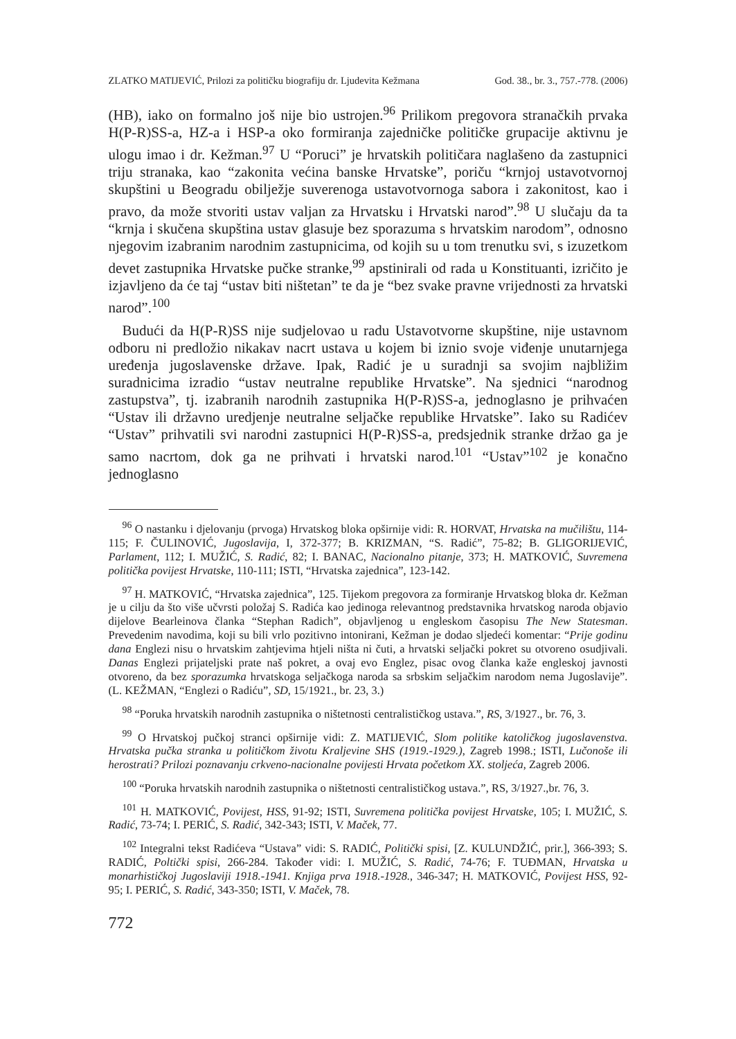ZLATKO MATIJEVIĆ, Prilozi za političku biografiju dr. Ljudevita Kežmana God. 38., br. 3., 757.-778. (2006)
(HB), iako on formalno još nije bio ustrojen.<sup>96</sup> Prilikom pregovora stranačkih prvaka H(P-R)SS-a, HZ-a i HSP-a oko formiranja zajedničke političke grupacije aktivnu je ulogu imao i dr. Kežman.<sup>97</sup> U “Poruci” je hrvatskih političara naglašeno da zastupnici triju stranaka, kao “zakonita većina banske Hrvatske”, poriču “krnjoj ustavotvornoj skupštini u Beogradu obilježje suverenoga ustavotvornoga sabora i zakonitost, kao i pravo, da može stvoriti ustav valjan za Hrvatsku i Hrvatski narod”.<sup>98</sup> U slučaju da ta “krnja i skučena skupština ustav glasuje bez sporazuma s hrvatskim narodom”, odnosno njegovim izabranim narodnim zastupnicima, od kojih su u tom trenutku svi, s izuzetkom devet zastupnika Hrvatske pučke stranke,<sup>99</sup> apstinirali od rada u Konstituanti, izričito je izjavljeno da će taj “ustav biti ništetan” te da je “bez svake pravne vrijednosti za hrvatski narod”.<sup>100</sup>
Budući da H(P-R)SS nije sudjelovao u radu Ustavotvorne skupštine, nije ustavnom odboru ni predložio nikakav nacrt ustava u kojem bi iznio svoje viđenje unutarnjega uređenja jugoslavenske države. Ipak, Radić je u suradnji sa svojim najbližim suradnicima izradio “ustav neutralne republike Hrvatske”. Na sjednici “narodnog zastupstva”, tj. izabranih narodnih zastupnika H(P-R)SS-a, jednoglasno je prihvaćen “Ustav ili državno uredjenje neutralne seljačke republike Hrvatske”. Iako su Radićev “Ustav” prihvatili svi narodni zastupnici H(P-R)SS-a, predsjednik stranke držao ga je samo nacrtom, dok ga ne prihvati i hrvatski narod.<sup>101</sup> “Ustav”<sup>102</sup> je konačno jednoglasno
<sup>96</sup> O nastanku i djelovanju (prvoga) Hrvatskog bloka opširnije vidi: R. HORVAT, Hrvatska na mučilištu, 114-115; F. ČULINOVIĆ, Jugoslavija, I, 372-377; B. KRIZMAN, “S. Radić”, 75-82; B. GLIGORIJEVIĆ, Parlament, 112; I. MUŽIĆ, S. Radić, 82; I. BANAC, Nacionalno pitanje, 373; H. MATKOVIĆ, Suvremena politička povijest Hrvatske, 110-111; ISTI, “Hrvatska zajednica”, 123-142.
<sup>97</sup> H. MATKOVIĆ, “Hrvatska zajednica”, 125. Tijekom pregovora za formiranje Hrvatskog bloka dr. Kežman je u cilju da što više učvrsti položaj S. Radića kao jedinoga relevantnog predstavnika hrvatskog naroda objavio dijelove Bearleinova članka “Stephan Radich”, objavljenog u engleskom časopisu The New Statesman. Prevedenim navodima, koji su bili vrlo pozitivno intonirani, Kežman je dodao sljedeći komentar: “Prije godinu dana Englezi nisu o hrvatskim zahtjevima htjeli ništa ni čuti, a hrvatski seljački pokret su otvoreno osudjivali. Danas Englezi prijateljski prate naš pokret, a ovaj evo Englez, pisac ovog članka kaže engleskoj javnosti otvoreno, da bez sporazumka hrvatskoga seljačkoga naroda sa srbskim seljačkim narodom nema Jugoslavije”. (L. KEŽMAN, “Englezi o Radiću”, SD, 15/1921., br. 23, 3.)
<sup>98</sup> “Poruka hrvatskih narodnih zastupnika o ništetnosti centralističkog ustava.”, RS, 3/1927., br. 76, 3.
<sup>99</sup> O Hrvatskoj pučkoj stranci opširnije vidi: Z. MATIJEVIĆ, Slom politike katoličkog jugoslavenstva. Hrvatska pučka stranka u političkom životu Kraljevine SHS (1919.-1929.), Zagreb 1998.; ISTI, Lučonoše ili herostrati? Prilozi poznavanju crkveno-nacionalne povijesti Hrvata početkom XX. stoljeća, Zagreb 2006.
<sup>100</sup> “Poruka hrvatskih narodnih zastupnika o ništetnosti centralističkog ustava.”, RS, 3/1927.,br. 76, 3.
<sup>101</sup> H. MATKOVIĆ, Povijest, HSS, 91-92; ISTI, Suvremena politička povijest Hrvatske, 105; I. MUŽIĆ, S. Radić, 73-74; I. PERIĆ, S. Radić, 342-343; ISTI, V. Maček, 77.
<sup>102</sup> Integralni tekst Radićeva “Ustava” vidi: S. RADIĆ, Politički spisi, [Z. KULUNDŽIĆ, prir.], 366-393; S. RADIĆ, Poltički spisi, 266-284. Također vidi: I. MUŽIĆ, S. Radić, 74-76; F. TUĐMAN, Hrvatska u monarhističkoj Jugoslaviji 1918.-1941. Knjiga prva 1918.-1928., 346-347; H. MATKOVIĆ, Povijest HSS, 92-95; I. PERIĆ, S. Radić, 343-350; ISTI, V. Maček, 78.
772